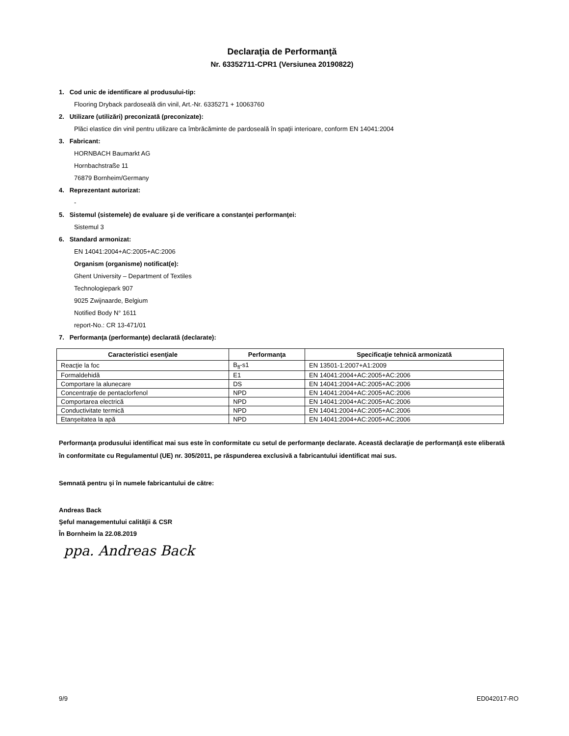Declaraţia de Performanţă
Nr. 63352711-CPR1 (Versiunea 20190822)
1. Cod unic de identificare al produsului-tip:
Flooring Dryback pardoseală din vinil, Art.-Nr. 6335271 + 10063760
2. Utilizare (utilizări) preconizată (preconizate):
Plăci elastice din vinil pentru utilizare ca îmbrăcăminte de pardoseală în spaţii interioare, conform EN 14041:2004
3. Fabricant:
HORNBACH Baumarkt AG
Hornbachstraße 11
76879 Bornheim/Germany
4. Reprezentant autorizat:
-
5. Sistemul (sistemele) de evaluare şi de verificare a constanţei performanţei:
Sistemul 3
6. Standard armonizat:
EN 14041:2004+AC:2005+AC:2006
Organism (organisme) notificat(e):
Ghent University – Department of Textiles
Technologiepark 907
9025 Zwijnaarde, Belgium
Notified Body N° 1611
report-No.: CR 13-471/01
7. Performanţa (performanţe) declarată (declarate):
| Caracteristici esenţiale | Performanţa | Specificaţie tehnică armonizată |
| --- | --- | --- |
| Reacţie la foc | B<sub>fl</sub>-s1 | EN 13501-1:2007+A1:2009 |
| Formaldehidă | E1 | EN 14041:2004+AC:2005+AC:2006 |
| Comportare la alunecare | DS | EN 14041:2004+AC:2005+AC:2006 |
| Concentraţie de pentaclorfenol | NPD | EN 14041:2004+AC:2005+AC:2006 |
| Comportarea electrică | NPD | EN 14041:2004+AC:2005+AC:2006 |
| Conductivitate termică | NPD | EN 14041:2004+AC:2005+AC:2006 |
| Etanşeitatea la apă | NPD | EN 14041:2004+AC:2005+AC:2006 |
Performanţa produsului identificat mai sus este în conformitate cu setul de performanţe declarate. Această declaraţie de performanţă este eliberată în conformitate cu Regulamentul (UE) nr. 305/2011, pe răspunderea exclusivă a fabricantului identificat mai sus.
Semnată pentru şi în numele fabricantului de către:
Andreas Back
Şeful managementului calităţii & CSR
În Bornheim la 22.08.2019
ppa. Andreas Back
9/9 ED042017-RO